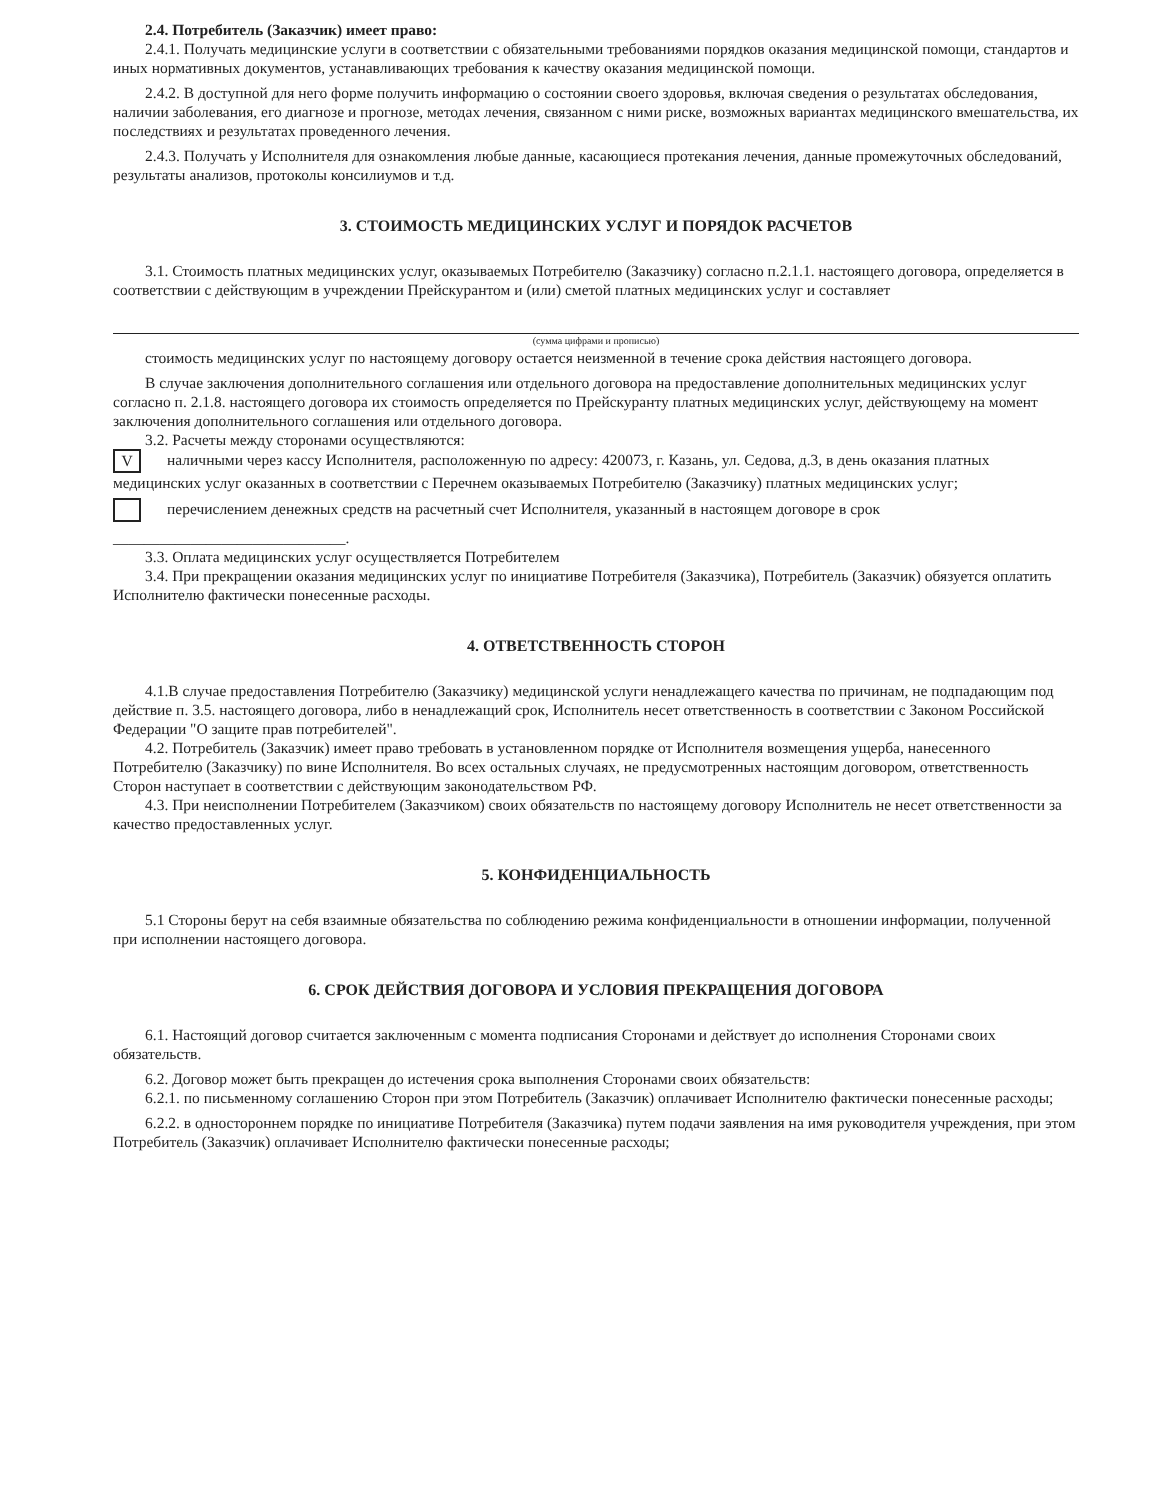2.4. Потребитель (Заказчик) имеет право:
2.4.1. Получать медицинские услуги в соответствии с обязательными требованиями порядков оказания медицинской помощи, стандартов и иных нормативных документов, устанавливающих требования к качеству оказания медицинской помощи.
2.4.2. В доступной для него форме получить информацию о состоянии своего здоровья, включая сведения о результатах обследования, наличии заболевания, его диагнозе и прогнозе, методах лечения, связанном с ними риске, возможных вариантах медицинского вмешательства, их последствиях и результатах проведенного лечения.
2.4.3. Получать у Исполнителя для ознакомления любые данные, касающиеся протекания лечения, данные промежуточных обследований, результаты анализов, протоколы консилиумов и т.д.
3. СТОИМОСТЬ МЕДИЦИНСКИХ УСЛУГ И ПОРЯДОК РАСЧЕТОВ
3.1. Стоимость платных медицинских услуг, оказываемых Потребителю (Заказчику) согласно п.2.1.1. настоящего договора, определяется в соответствии с действующим в учреждении Прейскурантом и (или) сметой платных медицинских услуг и составляет
(сумма цифрами и прописью)
стоимость медицинских услуг по настоящему договору остается неизменной в течение срока действия настоящего договора.
В случае заключения дополнительного соглашения или отдельного договора на предоставление дополнительных медицинских услуг согласно п. 2.1.8. настоящего договора их стоимость определяется по Прейскуранту платных медицинских услуг, действующему на момент заключения дополнительного соглашения или отдельного договора.
3.2. Расчеты между сторонами осуществляются:
Vналичными через кассу Исполнителя, расположенную по адресу: 420073, г. Казань, ул. Седова, д.3, в день оказания платных медицинских услуг оказанных в соответствии с Перечнем оказываемых Потребителю (Заказчику) платных медицинских услуг;
перечислением денежных средств на расчетный счет Исполнителя, указанный в настоящем договоре в срок
______________________________.
3.3. Оплата медицинских услуг осуществляется Потребителем
3.4. При прекращении оказания медицинских услуг по инициативе Потребителя (Заказчика), Потребитель (Заказчик) обязуется оплатить Исполнителю фактически понесенные расходы.
4. ОТВЕТСТВЕННОСТЬ СТОРОН
4.1.В случае предоставления Потребителю (Заказчику) медицинской услуги ненадлежащего качества по причинам, не подпадающим под действие п. 3.5. настоящего договора, либо в ненадлежащий срок, Исполнитель несет ответственность в соответствии с Законом Российской Федерации "О защите прав потребителей".
4.2. Потребитель (Заказчик) имеет право требовать в установленном порядке от Исполнителя возмещения ущерба, нанесенного Потребителю (Заказчику) по вине Исполнителя. Во всех остальных случаях, не предусмотренных настоящим договором, ответственность Сторон наступает в соответствии с действующим законодательством РФ.
4.3. При неисполнении Потребителем (Заказчиком) своих обязательств по настоящему договору Исполнитель не несет ответственности за качество предоставленных услуг.
5. КОНФИДЕНЦИАЛЬНОСТЬ
5.1 Стороны берут на себя взаимные обязательства по соблюдению режима конфиденциальности в отношении информации, полученной при исполнении настоящего договора.
6. СРОК ДЕЙСТВИЯ ДОГОВОРА И УСЛОВИЯ ПРЕКРАЩЕНИЯ ДОГОВОРА
6.1. Настоящий договор считается заключенным с момента подписания Сторонами и действует до исполнения Сторонами своих обязательств.
6.2. Договор может быть прекращен до истечения срока выполнения Сторонами своих обязательств:
6.2.1. по письменному соглашению Сторон при этом Потребитель (Заказчик) оплачивает Исполнителю фактически понесенные расходы;
6.2.2. в одностороннем порядке по инициативе Потребителя (Заказчика) путем подачи заявления на имя руководителя учреждения, при этом Потребитель (Заказчик) оплачивает Исполнителю фактически понесенные расходы;